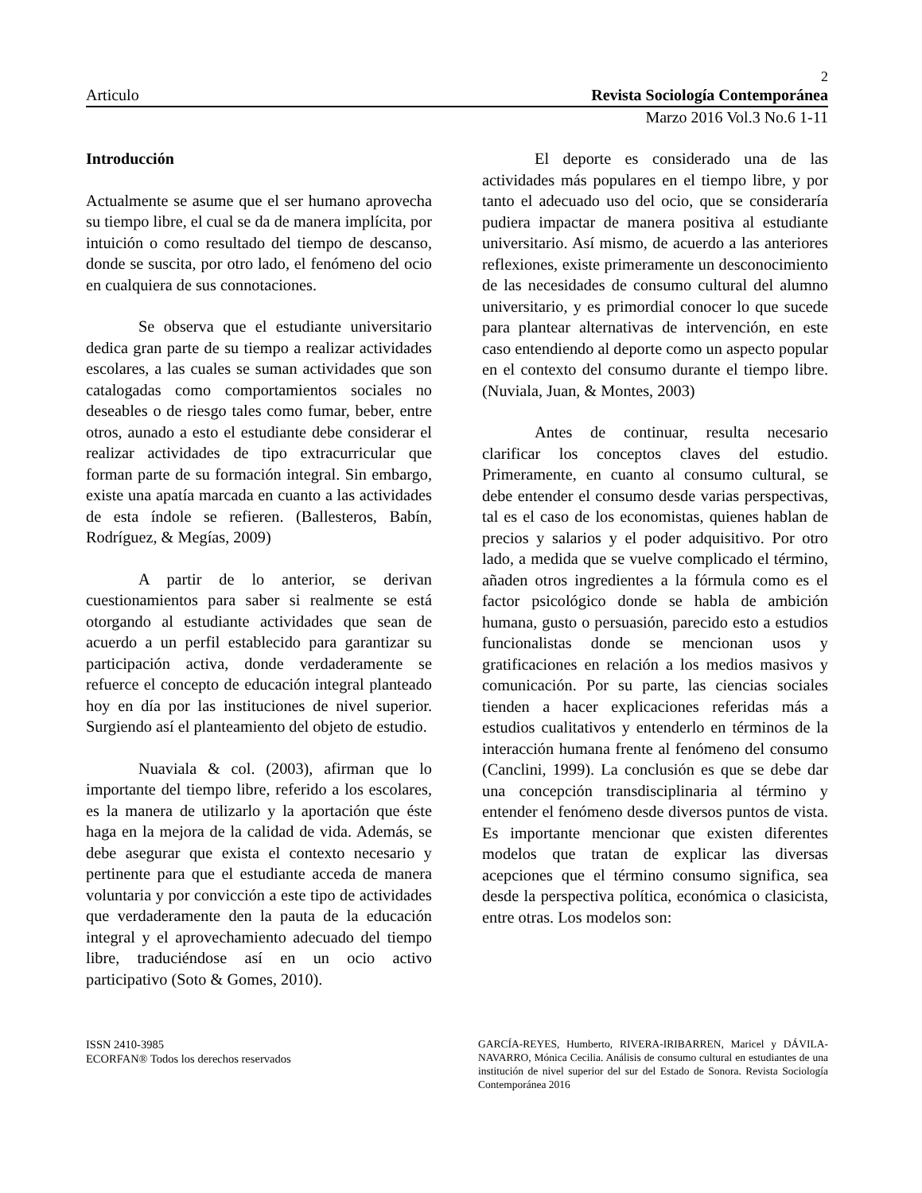2
Articulo Revista Sociología Contemporánea
Marzo 2016 Vol.3 No.6 1-11
Introducción
Actualmente se asume que el ser humano aprovecha su tiempo libre, el cual se da de manera implícita, por intuición o como resultado del tiempo de descanso, donde se suscita, por otro lado, el fenómeno del ocio en cualquiera de sus connotaciones.
Se observa que el estudiante universitario dedica gran parte de su tiempo a realizar actividades escolares, a las cuales se suman actividades que son catalogadas como comportamientos sociales no deseables o de riesgo tales como fumar, beber, entre otros, aunado a esto el estudiante debe considerar el realizar actividades de tipo extracurricular que forman parte de su formación integral. Sin embargo, existe una apatía marcada en cuanto a las actividades de esta índole se refieren. (Ballesteros, Babín, Rodríguez, & Megías, 2009)
A partir de lo anterior, se derivan cuestionamientos para saber si realmente se está otorgando al estudiante actividades que sean de acuerdo a un perfil establecido para garantizar su participación activa, donde verdaderamente se refuerce el concepto de educación integral planteado hoy en día por las instituciones de nivel superior. Surgiendo así el planteamiento del objeto de estudio.
Nuaviala & col. (2003), afirman que lo importante del tiempo libre, referido a los escolares, es la manera de utilizarlo y la aportación que éste haga en la mejora de la calidad de vida. Además, se debe asegurar que exista el contexto necesario y pertinente para que el estudiante acceda de manera voluntaria y por convicción a este tipo de actividades que verdaderamente den la pauta de la educación integral y el aprovechamiento adecuado del tiempo libre, traduciéndose así en un ocio activo participativo (Soto & Gomes, 2010).
El deporte es considerado una de las actividades más populares en el tiempo libre, y por tanto el adecuado uso del ocio, que se consideraría pudiera impactar de manera positiva al estudiante universitario. Así mismo, de acuerdo a las anteriores reflexiones, existe primeramente un desconocimiento de las necesidades de consumo cultural del alumno universitario, y es primordial conocer lo que sucede para plantear alternativas de intervención, en este caso entendiendo al deporte como un aspecto popular en el contexto del consumo durante el tiempo libre.(Nuviala, Juan, & Montes, 2003)
Antes de continuar, resulta necesario clarificar los conceptos claves del estudio. Primeramente, en cuanto al consumo cultural, se debe entender el consumo desde varias perspectivas, tal es el caso de los economistas, quienes hablan de precios y salarios y el poder adquisitivo. Por otro lado, a medida que se vuelve complicado el término, añaden otros ingredientes a la fórmula como es el factor psicológico donde se habla de ambición humana, gusto o persuasión, parecido esto a estudios funcionalistas donde se mencionan usos y gratificaciones en relación a los medios masivos y comunicación. Por su parte, las ciencias sociales tienden a hacer explicaciones referidas más a estudios cualitativos y entenderlo en términos de la interacción humana frente al fenómeno del consumo (Canclini, 1999). La conclusión es que se debe dar una concepción transdisciplinaria al término y entender el fenómeno desde diversos puntos de vista. Es importante mencionar que existen diferentes modelos que tratan de explicar las diversas acepciones que el término consumo significa, sea desde la perspectiva política, económica o clasicista, entre otras. Los modelos son:
ISSN 2410-3985
ECORFAN® Todos los derechos reservados
GARCÍA-REYES, Humberto, RIVERA-IRIBARREN, Maricel y DÁVILA-NAVARRO, Mónica Cecilia. Análisis de consumo cultural en estudiantes de una institución de nivel superior del sur del Estado de Sonora. Revista Sociología Contemporánea 2016